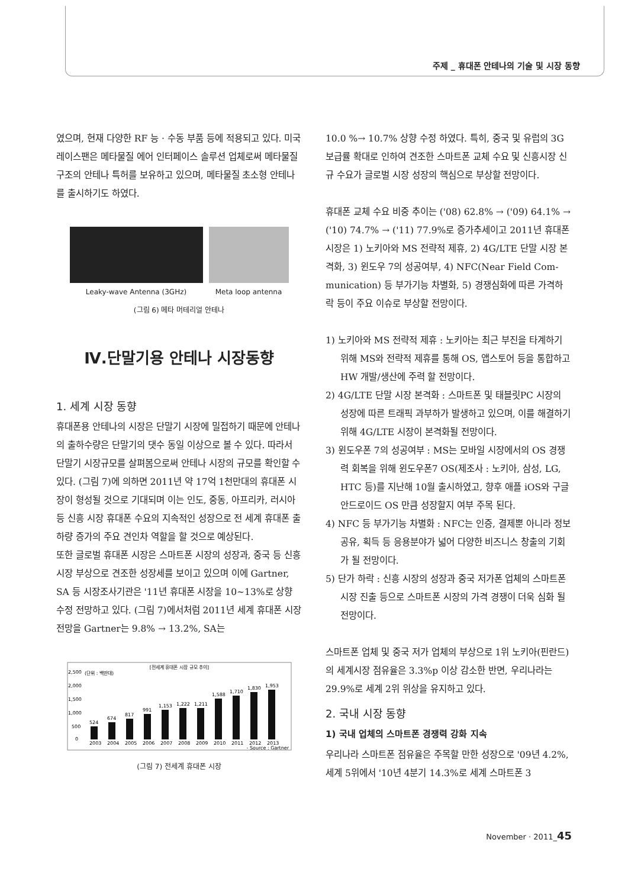주제 _ 휴대폰 안테나의 기술 및 시장 동향
였으며, 현재 다양한 RF 능 · 수동 부품 등에 적용되고 있다. 미국 레이스팬은 메타물질 에어 인터페이스 솔루션 업체로써 메타물질 구조의 안테나 특허를 보유하고 있으며, 메타물질 초소형 안테나를 출시하기도 하였다.
Leaky-wave Antenna (3GHz) Meta loop antenna
(그림 6) 메타 머테리얼 안테나
Ⅳ.단말기용 안테나 시장동향
1. 세계 시장 동향
휴대폰용 안테나의 시장은 단말기 시장에 밀접하기 때문에 안테나의 출하수량은 단말기의 댓수 동일 이상으로 볼 수 있다. 따라서 단말기 시장규모를 살펴봄으로써 안테나 시장의 규모를 확인할 수 있다. (그림 7)에 의하면 2011년 약 17억 1천만대의 휴대폰 시장이 형성될 것으로 기대되며 이는 인도, 중동, 아프리카, 러시아 등 신흥 시장 휴대폰 수요의 지속적인 성장으로 전 세계 휴대폰 출하량 증가의 주요 견인차 역할을 할 것으로 예상된다.
또한 글로벌 휴대폰 시장은 스마트폰 시장의 성장과, 중국 등 신흥 시장 부상으로 견조한 성장세를 보이고 있으며 이에 Gartner, SA 등 시장조사기관은 '11년 휴대폰 시장을 10~13%로 상향 수정 전망하고 있다. (그림 7)에서처럼 2011년 세계 휴대폰 시장 전망을 Gartner는 9.8% → 13.2%, SA는
[전세계 휴대폰 시장 규모 추이]
(단위 : 백만대)
2,500
2,000
1,500
1,000
500
0
524
674
817
991
1,153
1,222
1,211
1,588
1,710
1,830
1,953
2003
2004
2005
2006
2007
2008
2009
2010
2011
2012
2013
- Source : Gartner
(그림 7) 전세계 휴대폰 시장
10.0 %→ 10.7% 상향 수정 하였다. 특히, 중국 및 유럽의 3G 보급률 확대로 인하여 견조한 스마트폰 교체 수요 및 신흥시장 신규 수요가 글로벌 시장 성장의 핵심으로 부상할 전망이다.
휴대폰 교체 수요 비중 추이는 ('08) 62.8% → ('09) 64.1% → ('10) 74.7% → ('11) 77.9%로 증가추세이고 2011년 휴대폰 시장은 1) 노키아와 MS 전략적 제휴, 2) 4G/LTE 단말 시장 본격화, 3) 윈도우 7의 성공여부, 4) NFC(Near Field Com-munication) 등 부가기능 차별화, 5) 경쟁심화에 따른 가격하락 등이 주요 이슈로 부상할 전망이다.
1) 노키아와 MS 전략적 제휴 : 노키아는 최근 부진을 타계하기 위해 MS와 전략적 제휴를 통해 OS, 앱스토어 등을 통합하고 HW 개발/생산에 주력 할 전망이다.
2) 4G/LTE 단말 시장 본격화 : 스마트폰 및 태블릿PC 시장의 성장에 따른 트래픽 과부하가 발생하고 있으며, 이를 해결하기 위해 4G/LTE 시장이 본격화될 전망이다.
3) 윈도우폰 7의 성공여부 : MS는 모바일 시장에서의 OS 경쟁력 회복을 위해 윈도우폰7 OS(제조사 : 노키아, 삼성, LG, HTC 등)를 지난해 10월 출시하였고, 향후 애플 iOS와 구글 안드로이드 OS 만큼 성장할지 여부 주목 된다.
4) NFC 등 부가기능 차별화 : NFC는 인증, 결제뿐 아니라 정보 공유, 획득 등 응용분야가 넓어 다양한 비즈니스 창출의 기회가 될 전망이다.
5) 단가 하락 : 신흥 시장의 성장과 중국 저가폰 업체의 스마트폰 시장 진출 등으로 스마트폰 시장의 가격 경쟁이 더욱 심화 될 전망이다.
스마트폰 업체 및 중국 저가 업체의 부상으로 1위 노키아(핀란드)의 세계시장 점유율은 3.3%p 이상 감소한 반면, 우리나라는 29.9%로 세계 2위 위상을 유지하고 있다.
2. 국내 시장 동향
1) 국내 업체의 스마트폰 경쟁력 강화 지속
우리나라 스마트폰 점유율은 주목할 만한 성장으로 '09년 4.2%, 세계 5위에서 '10년 4분기 14.3%로 세계 스마트폰 3
November · 2011_45